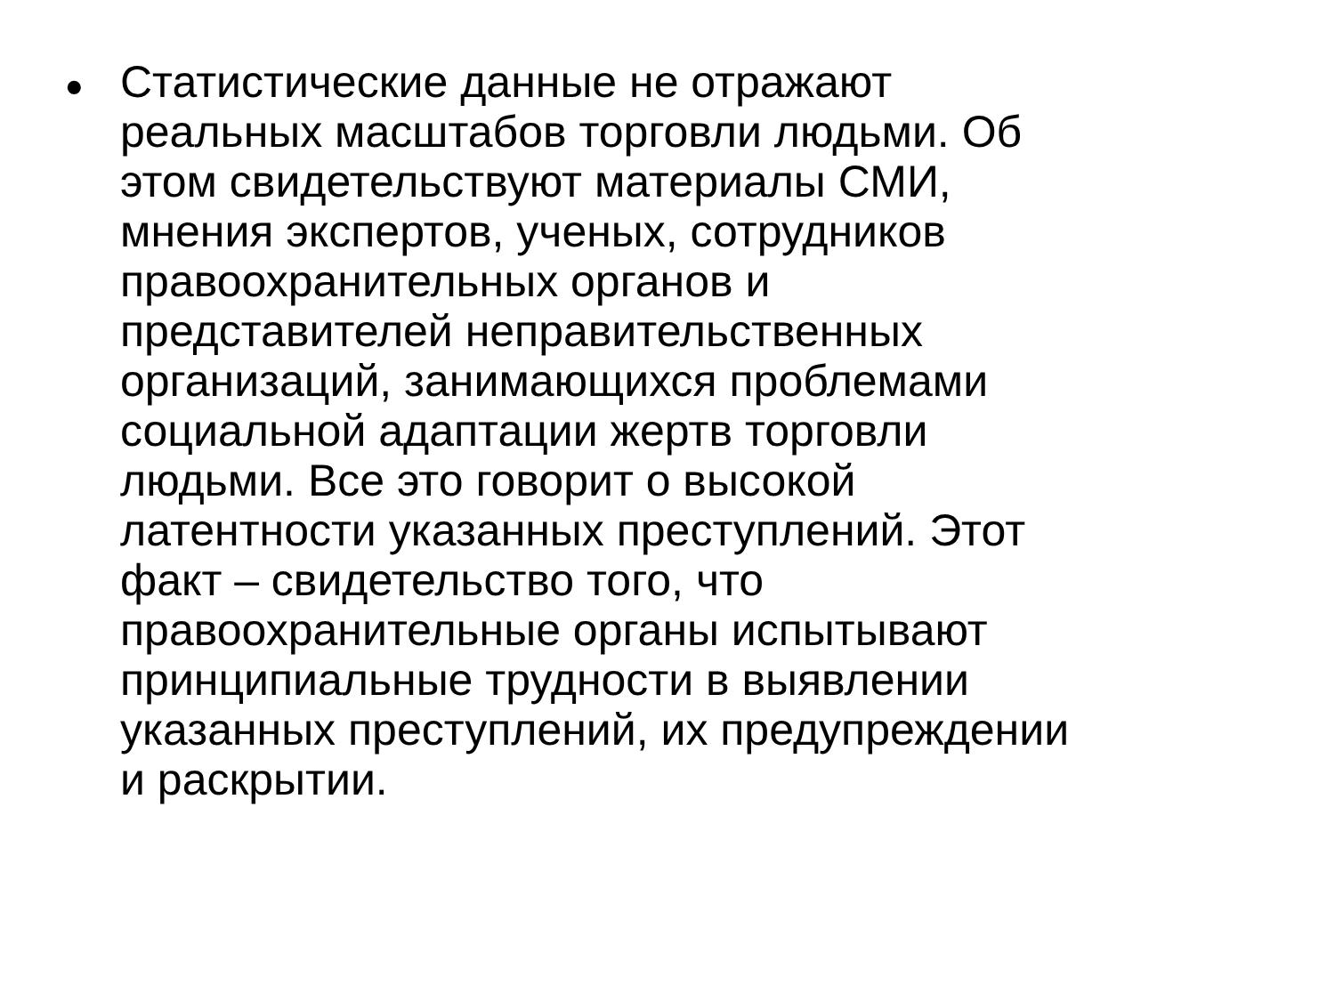•
Статистические данные не отражают
реальных масштабов торговли людьми. Об
этом свидетельствуют материалы СМИ,
мнения экспертов, ученых, сотрудников
правоохранительных органов и
представителей неправительственных
организаций, занимающихся проблемами
социальной адаптации жертв торговли
людьми. Все это говорит о высокой
латентности указанных преступлений. Этот
факт – свидетельство того, что
правоохранительные органы испытывают
принципиальные трудности в выявлении
указанных преступлений, их предупреждении
и раскрытии.